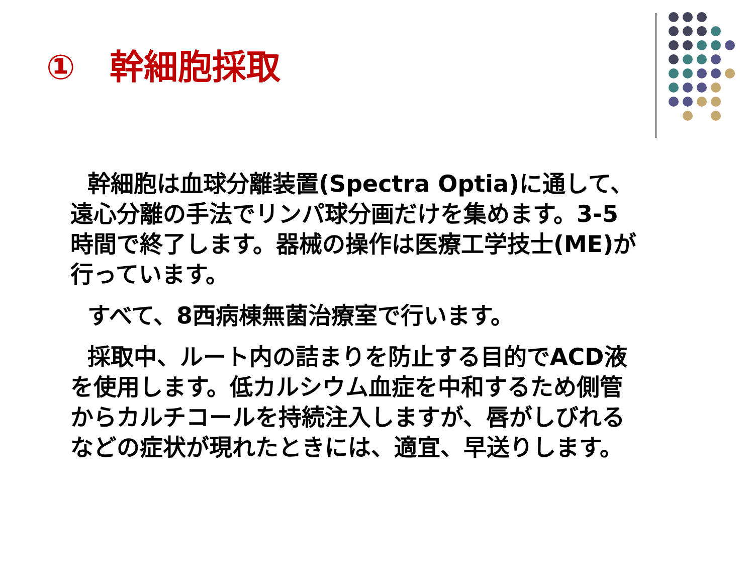①　幹細胞採取
幹細胞は血球分離装置(Spectra Optia)に通して、遠心分離の手法でリンパ球分画だけを集めます。3-5時間で終了します。器械の操作は医療工学技士(ME)が行っています。
すべて、8西病棟無菌治療室で行います。
採取中、ルート内の詰まりを防止する目的でACD液を使用します。低カルシウム血症を中和するため側管からカルチコールを持続注入しますが、唇がしびれるなどの症状が現れたときには、適宜、早送りします。